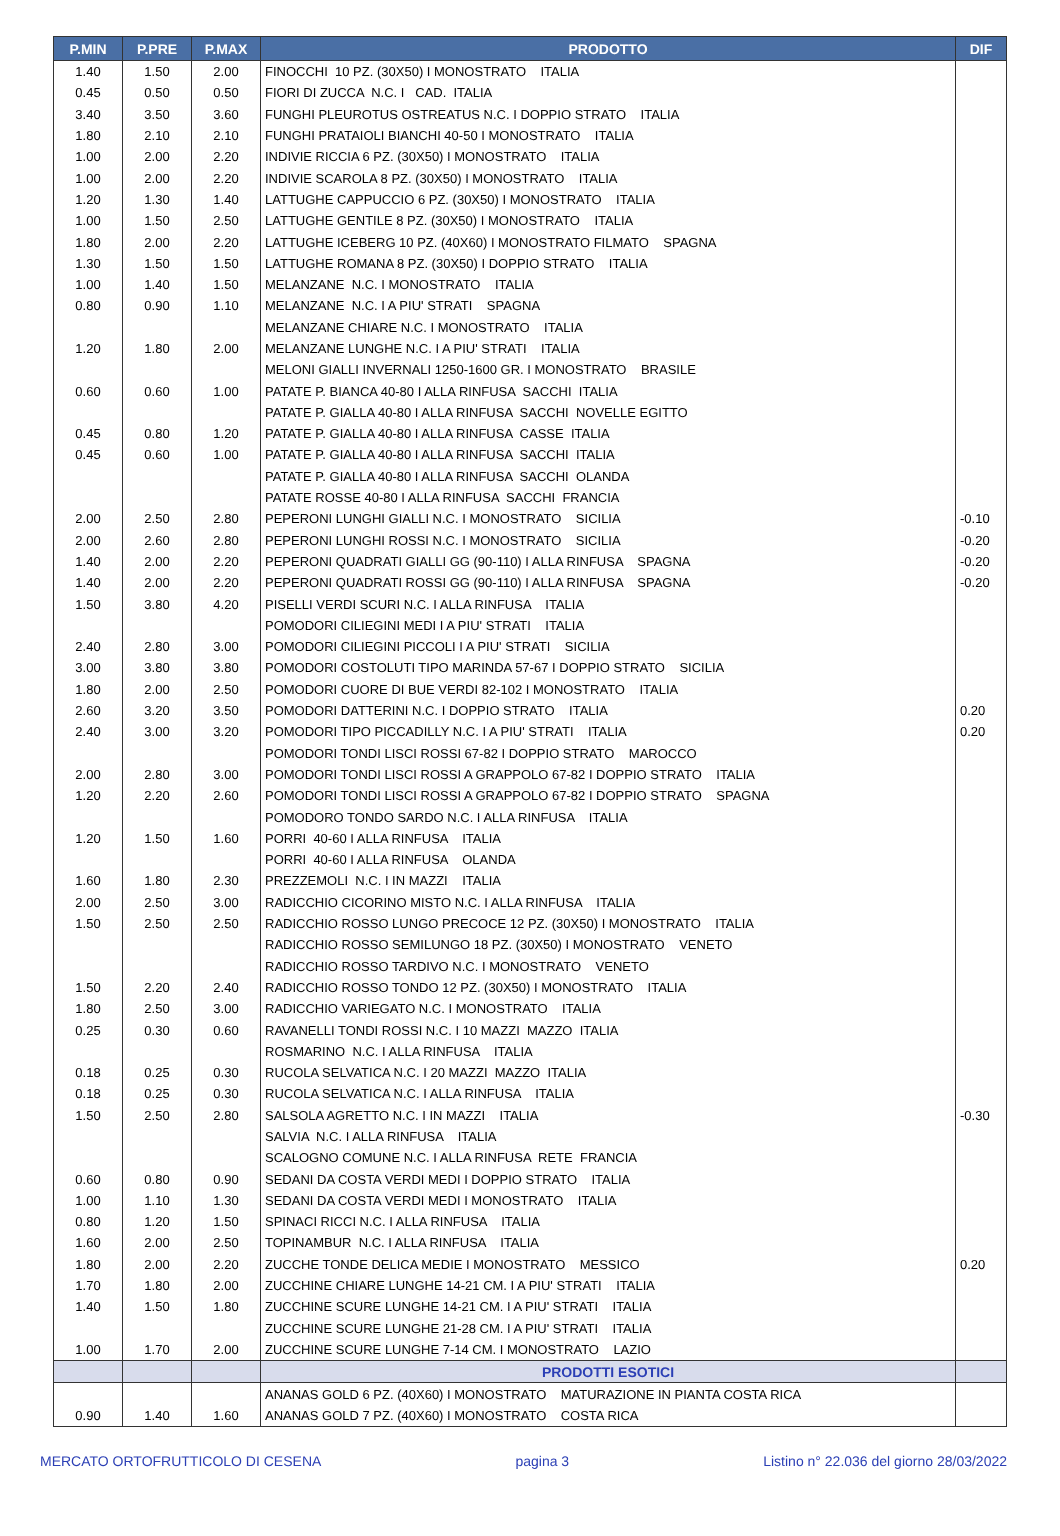| P.MIN | P.PRE | P.MAX | PRODOTTO | DIF |
| --- | --- | --- | --- | --- |
| 1.40 | 1.50 | 2.00 | FINOCCHI 10 PZ. (30X50) I MONOSTRATO ITALIA | |
| 0.45 | 0.50 | 0.50 | FIORI DI ZUCCA N.C. I CAD. ITALIA | |
| 3.40 | 3.50 | 3.60 | FUNGHI PLEUROTUS OSTREATUS N.C. I DOPPIO STRATO ITALIA | |
| 1.80 | 2.10 | 2.10 | FUNGHI PRATAIOLI BIANCHI 40-50 I MONOSTRATO ITALIA | |
| 1.00 | 2.00 | 2.20 | INDIVIE RICCIA 6 PZ. (30X50) I MONOSTRATO ITALIA | |
| 1.00 | 2.00 | 2.20 | INDIVIE SCAROLA 8 PZ. (30X50) I MONOSTRATO ITALIA | |
| 1.20 | 1.30 | 1.40 | LATTUGHE CAPPUCCIO 6 PZ. (30X50) I MONOSTRATO ITALIA | |
| 1.00 | 1.50 | 2.50 | LATTUGHE GENTILE 8 PZ. (30X50) I MONOSTRATO ITALIA | |
| 1.80 | 2.00 | 2.20 | LATTUGHE ICEBERG 10 PZ. (40X60) I MONOSTRATO FILMATO SPAGNA | |
| 1.30 | 1.50 | 1.50 | LATTUGHE ROMANA 8 PZ. (30X50) I DOPPIO STRATO ITALIA | |
| 1.00 | 1.40 | 1.50 | MELANZANE N.C. I MONOSTRATO ITALIA | |
| 0.80 | 0.90 | 1.10 | MELANZANE N.C. I A PIU' STRATI SPAGNA | |
| | | | MELANZANE CHIARE N.C. I MONOSTRATO ITALIA | |
| 1.20 | 1.80 | 2.00 | MELANZANE LUNGHE N.C. I A PIU' STRATI ITALIA | |
| | | | MELONI GIALLI INVERNALI 1250-1600 GR. I MONOSTRATO BRASILE | |
| 0.60 | 0.60 | 1.00 | PATATE P. BIANCA 40-80 I ALLA RINFUSA SACCHI ITALIA | |
| | | | PATATE P. GIALLA 40-80 I ALLA RINFUSA SACCHI NOVELLE EGITTO | |
| 0.45 | 0.80 | 1.20 | PATATE P. GIALLA 40-80 I ALLA RINFUSA CASSE ITALIA | |
| 0.45 | 0.60 | 1.00 | PATATE P. GIALLA 40-80 I ALLA RINFUSA SACCHI ITALIA | |
| | | | PATATE P. GIALLA 40-80 I ALLA RINFUSA SACCHI OLANDA | |
| | | | PATATE ROSSE 40-80 I ALLA RINFUSA SACCHI FRANCIA | |
| 2.00 | 2.50 | 2.80 | PEPERONI LUNGHI GIALLI N.C. I MONOSTRATO SICILIA | -0.10 |
| 2.00 | 2.60 | 2.80 | PEPERONI LUNGHI ROSSI N.C. I MONOSTRATO SICILIA | -0.20 |
| 1.40 | 2.00 | 2.20 | PEPERONI QUADRATI GIALLI GG (90-110) I ALLA RINFUSA SPAGNA | -0.20 |
| 1.40 | 2.00 | 2.20 | PEPERONI QUADRATI ROSSI GG (90-110) I ALLA RINFUSA SPAGNA | -0.20 |
| 1.50 | 3.80 | 4.20 | PISELLI VERDI SCURI N.C. I ALLA RINFUSA ITALIA | |
| | | | POMODORI CILIEGINI MEDI I A PIU' STRATI ITALIA | |
| 2.40 | 2.80 | 3.00 | POMODORI CILIEGINI PICCOLI I A PIU' STRATI SICILIA | |
| 3.00 | 3.80 | 3.80 | POMODORI COSTOLUTI TIPO MARINDA 57-67 I DOPPIO STRATO SICILIA | |
| 1.80 | 2.00 | 2.50 | POMODORI CUORE DI BUE VERDI 82-102 I MONOSTRATO ITALIA | |
| 2.60 | 3.20 | 3.50 | POMODORI DATTERINI N.C. I DOPPIO STRATO ITALIA | 0.20 |
| 2.40 | 3.00 | 3.20 | POMODORI TIPO PICCADILLY N.C. I A PIU' STRATI ITALIA | 0.20 |
| | | | POMODORI TONDI LISCI ROSSI 67-82 I DOPPIO STRATO MAROCCO | |
| 2.00 | 2.80 | 3.00 | POMODORI TONDI LISCI ROSSI A GRAPPOLO 67-82 I DOPPIO STRATO ITALIA | |
| 1.20 | 2.20 | 2.60 | POMODORI TONDI LISCI ROSSI A GRAPPOLO 67-82 I DOPPIO STRATO SPAGNA | |
| | | | POMODORO TONDO SARDO N.C. I ALLA RINFUSA ITALIA | |
| 1.20 | 1.50 | 1.60 | PORRI 40-60 I ALLA RINFUSA ITALIA | |
| | | | PORRI 40-60 I ALLA RINFUSA OLANDA | |
| 1.60 | 1.80 | 2.30 | PREZZEMOLI N.C. I IN MAZZI ITALIA | |
| 2.00 | 2.50 | 3.00 | RADICCHIO CICORINO MISTO N.C. I ALLA RINFUSA ITALIA | |
| 1.50 | 2.50 | 2.50 | RADICCHIO ROSSO LUNGO PRECOCE 12 PZ. (30X50) I MONOSTRATO ITALIA | |
| | | | RADICCHIO ROSSO SEMILUNGO 18 PZ. (30X50) I MONOSTRATO VENETO | |
| | | | RADICCHIO ROSSO TARDIVO N.C. I MONOSTRATO VENETO | |
| 1.50 | 2.20 | 2.40 | RADICCHIO ROSSO TONDO 12 PZ. (30X50) I MONOSTRATO ITALIA | |
| 1.80 | 2.50 | 3.00 | RADICCHIO VARIEGATO N.C. I MONOSTRATO ITALIA | |
| 0.25 | 0.30 | 0.60 | RAVANELLI TONDI ROSSI N.C. I 10 MAZZI MAZZO ITALIA | |
| | | | ROSMARINO N.C. I ALLA RINFUSA ITALIA | |
| 0.18 | 0.25 | 0.30 | RUCOLA SELVATICA N.C. I 20 MAZZI MAZZO ITALIA | |
| 0.18 | 0.25 | 0.30 | RUCOLA SELVATICA N.C. I ALLA RINFUSA ITALIA | |
| 1.50 | 2.50 | 2.80 | SALSOLA AGRETTO N.C. I IN MAZZI ITALIA | -0.30 |
| | | | SALVIA N.C. I ALLA RINFUSA ITALIA | |
| | | | SCALOGNO COMUNE N.C. I ALLA RINFUSA RETE FRANCIA | |
| 0.60 | 0.80 | 0.90 | SEDANI DA COSTA VERDI MEDI I DOPPIO STRATO ITALIA | |
| 1.00 | 1.10 | 1.30 | SEDANI DA COSTA VERDI MEDI I MONOSTRATO ITALIA | |
| 0.80 | 1.20 | 1.50 | SPINACI RICCI N.C. I ALLA RINFUSA ITALIA | |
| 1.60 | 2.00 | 2.50 | TOPINAMBUR N.C. I ALLA RINFUSA ITALIA | |
| 1.80 | 2.00 | 2.20 | ZUCCHE TONDE DELICA MEDIE I MONOSTRATO MESSICO | 0.20 |
| 1.70 | 1.80 | 2.00 | ZUCCHINE CHIARE LUNGHE 14-21 CM. I A PIU' STRATI ITALIA | |
| 1.40 | 1.50 | 1.80 | ZUCCHINE SCURE LUNGHE 14-21 CM. I A PIU' STRATI ITALIA | |
| | | | ZUCCHINE SCURE LUNGHE 21-28 CM. I A PIU' STRATI ITALIA | |
| 1.00 | 1.70 | 2.00 | ZUCCHINE SCURE LUNGHE 7-14 CM. I MONOSTRATO LAZIO | |
| | | | PRODOTTI ESOTICI | |
| | | | ANANAS GOLD 6 PZ. (40X60) I MONOSTRATO MATURAZIONE IN PIANTA COSTA RICA | |
| 0.90 | 1.40 | 1.60 | ANANAS GOLD 7 PZ. (40X60) I MONOSTRATO COSTA RICA | |
MERCATO ORTOFRUTTICOLO DI CESENA pagina 3 Listino n° 22.036 del giorno 28/03/2022